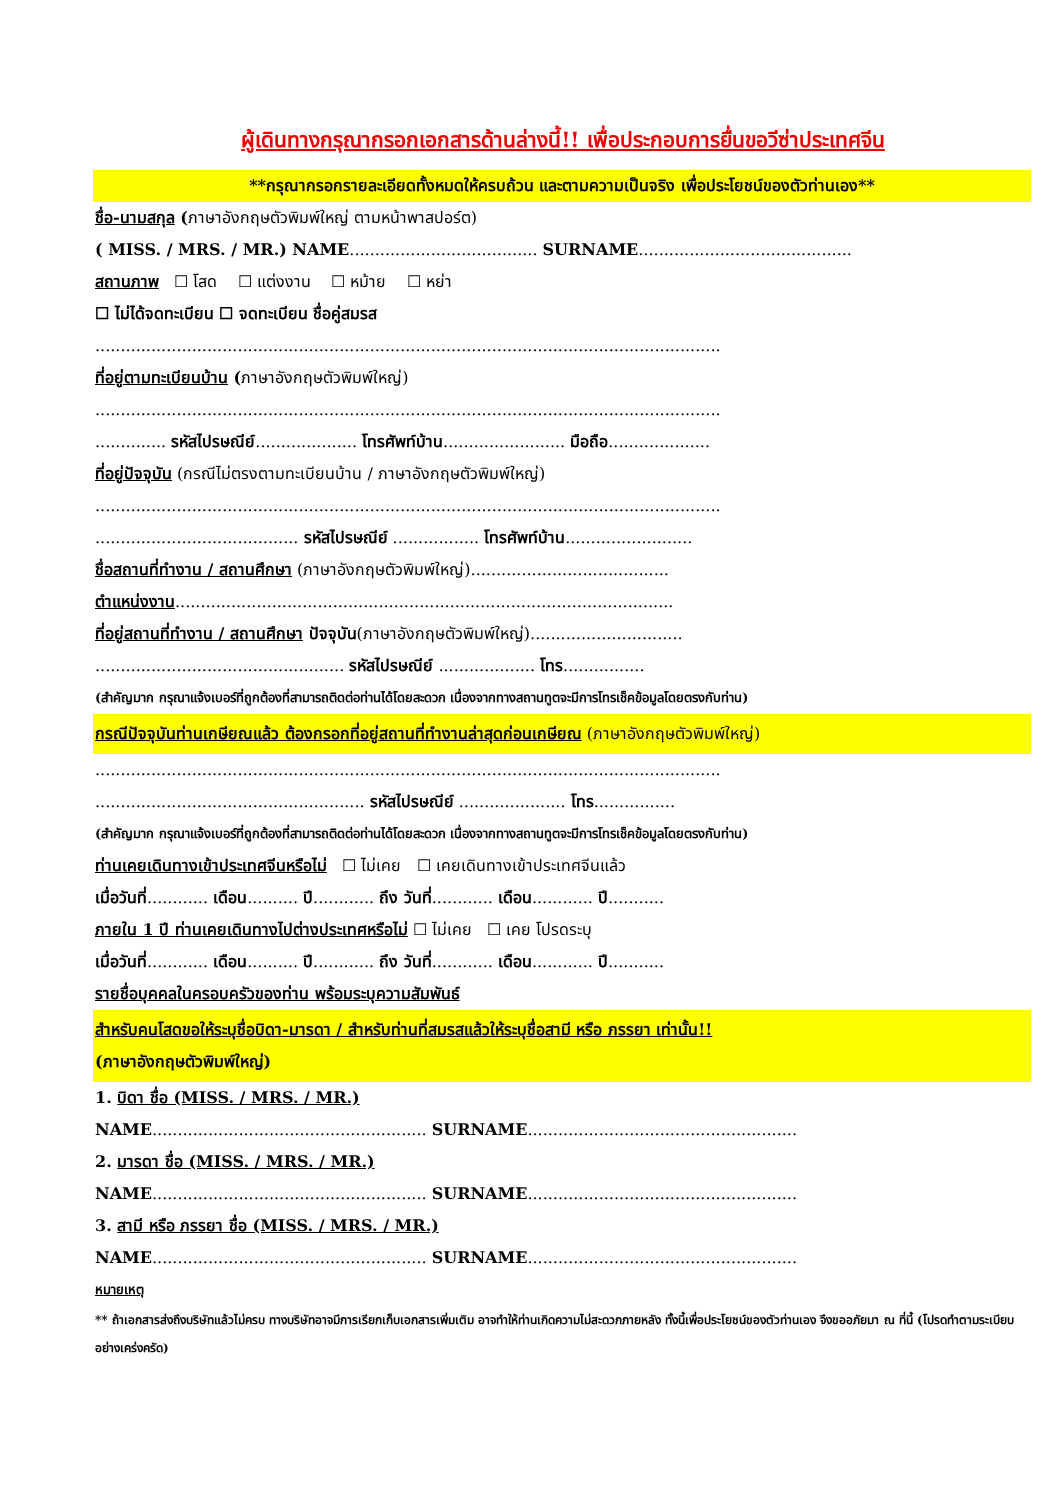ผู้เดินทางกรุณากรอกเอกสารด้านล่างนี้!! เพื่อประกอบการยื่นขอวีซ่าประเทศจีน
**กรุณากรอกรายละเอียดทั้งหมดให้ครบถ้วน และตามความเป็นจริง เพื่อประโยชน์ของตัวท่านเอง**
ชื่อ-นามสกุล (ภาษาอังกฤษตัวพิมพ์ใหญ่ ตามหน้าพาสปอร์ต)
( MISS. / MRS. / MR.) NAME..................................... SURNAME..........................................
สถานภาพ ☐ โสด ☐ แต่งงาน ☐ หม้าย ☐ หย่า
☐ ไม่ได้จดทะเบียน ☐ จดทะเบียน ชื่อคู่สมรส
...........................................................................................................................
ที่อยู่ตามทะเบียนบ้าน (ภาษาอังกฤษตัวพิมพ์ใหญ่)
...........................................................................................................................
.............. รหัสไปรษณีย์.................... โทรศัพท์บ้าน........................ มือถือ....................
ที่อยู่ปัจจุบัน (กรณีไม่ตรงตามทะเบียนบ้าน / ภาษาอังกฤษตัวพิมพ์ใหญ่)
...........................................................................................................................
........................................ รหัสไปรษณีย์ ................. โทรศัพท์บ้าน.........................
ชื่อสถานที่ทำงาน / สถานศึกษา (ภาษาอังกฤษตัวพิมพ์ใหญ่).......................................
ตำแหน่งงาน..................................................................................................
ที่อยู่สถานที่ทำงาน / สถานศึกษา ปัจจุบัน(ภาษาอังกฤษตัวพิมพ์ใหญ่)..............................
................................................. รหัสไปรษณีย์ ................... โทร................
(สำคัญมาก กรุณาแจ้งเบอร์ที่ถูกต้องที่สามารถติดต่อท่านได้โดยสะดวก เนื่องจากทางสถานทูตจะมีการโทรเช็คข้อมูลโดยตรงกับท่าน)
กรณีปัจจุบันท่านเกษียณแล้ว ต้องกรอกที่อยู่สถานที่ทำงานล่าสุดก่อนเกษียณ (ภาษาอังกฤษตัวพิมพ์ใหญ่)
...........................................................................................................................
..................................................... รหัสไปรษณีย์ ..................... โทร................
(สำคัญมาก กรุณาแจ้งเบอร์ที่ถูกต้องที่สามารถติดต่อท่านได้โดยสะดวก เนื่องจากทางสถานทูตจะมีการโทรเช็คข้อมูลโดยตรงกับท่าน)
ท่านเคยเดินทางเข้าประเทศจีนหรือไม่ ☐ ไม่เคย ☐ เคยเดินทางเข้าประเทศจีนแล้ว
เมื่อวันที่............ เดือน.......... ปี............ ถึง วันที่............ เดือน............ ปี...........
ภายใน 1 ปี ท่านเคยเดินทางไปต่างประเทศหรือไม่ ☐ ไม่เคย ☐ เคย โปรดระบุ
เมื่อวันที่............ เดือน.......... ปี............ ถึง วันที่............ เดือน............ ปี...........
รายชื่อบุคคลในครอบครัวของท่าน พร้อมระบุความสัมพันธ์
สำหรับคนโสดขอให้ระบุชื่อบิดา-มารดา / สำหรับท่านที่สมรสแล้วให้ระบุชื่อสามี หรือ ภรรยา เท่านั้น!!
(ภาษาอังกฤษตัวพิมพ์ใหญ่)
1. บิดา ชื่อ (MISS. / MRS. / MR.)
NAME...................................................... SURNAME.....................................................
2. มารดา ชื่อ (MISS. / MRS. / MR.)
NAME...................................................... SURNAME.....................................................
3. สามี หรือ ภรรยา ชื่อ (MISS. / MRS. / MR.)
NAME...................................................... SURNAME.....................................................
หมายเหตุ
** ถ้าเอกสารส่งถึงบริษัทแล้วไม่ครบ ทางบริษัทอาจมีการเรียกเก็บเอกสารเพิ่มเติม อาจทำให้ท่านเกิดความไม่สะดวกภายหลัง ทั้งนี้เพื่อประโยชน์ของตัวท่านเอง จึงขออภัยมา ณ ที่นี้ (โปรดทำตามระเบียบอย่างเคร่งครัด)